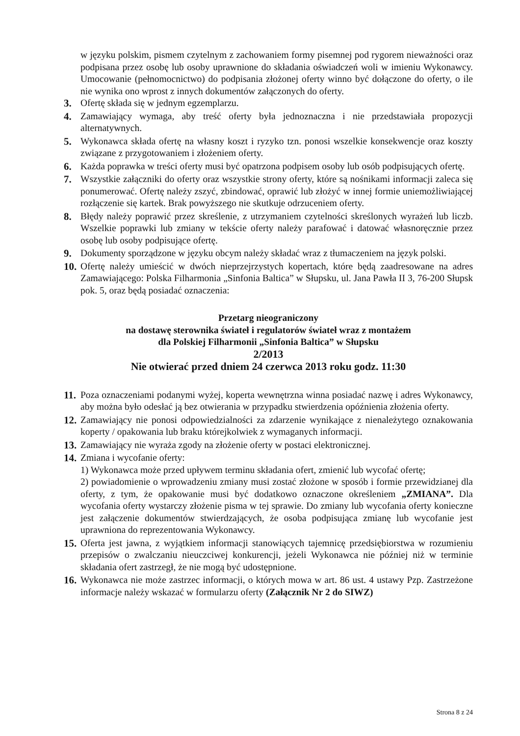w języku polskim, pismem czytelnym z zachowaniem formy pisemnej pod rygorem nieważności oraz podpisana przez osobę lub osoby uprawnione do składania oświadczeń woli w imieniu Wykonawcy. Umocowanie (pełnomocnictwo) do podpisania złożonej oferty winno być dołączone do oferty, o ile nie wynika ono wprost z innych dokumentów załączonych do oferty.
3. Ofertę składa się w jednym egzemplarzu.
4. Zamawiający wymaga, aby treść oferty była jednoznaczna i nie przedstawiała propozycji alternatywnych.
5. Wykonawca składa ofertę na własny koszt i ryzyko tzn. ponosi wszelkie konsekwencje oraz koszty związane z przygotowaniem i złożeniem oferty.
6. Każda poprawka w treści oferty musi być opatrzona podpisem osoby lub osób podpisujących ofertę.
7. Wszystkie załączniki do oferty oraz wszystkie strony oferty, które są nośnikami informacji zaleca się ponumerować. Ofertę należy zszyć, zbindować, oprawić lub złożyć w innej formie uniemożliwiającej rozłączenie się kartek. Brak powyższego nie skutkuje odrzuceniem oferty.
8. Błędy należy poprawić przez skreślenie, z utrzymaniem czytelności skreślonych wyrażeń lub liczb. Wszelkie poprawki lub zmiany w tekście oferty należy parafować i datować własnoręcznie przez osobę lub osoby podpisujące ofertę.
9. Dokumenty sporządzone w języku obcym należy składać wraz z tłumaczeniem na język polski.
10. Ofertę należy umieścić w dwóch nieprzejrzystych kopertach, które będą zaadresowane na adres Zamawiającego: Polska Filharmonia „Sinfonia Baltica” w Słupsku, ul. Jana Pawła II 3, 76-200 Słupsk pok. 5, oraz będą posiadać oznaczenia:
Przetarg nieograniczony
na dostawę sterownika świateł i regulatorów świateł wraz z montażem
dla Polskiej Filharmonii „Sinfonia Baltica” w Słupsku
2/2013
Nie otwierać przed dniem 24 czerwca 2013 roku godz. 11:30
11. Poza oznaczeniami podanymi wyżej, koperta wewnętrzna winna posiadać nazwę i adres Wykonawcy, aby można było odesłać ją bez otwierania w przypadku stwierdzenia opóźnienia złożenia oferty.
12. Zamawiający nie ponosi odpowiedzialności za zdarzenie wynikające z nienależytego oznakowania koperty / opakowania lub braku którejkolwiek z wymaganych informacji.
13. Zamawiający nie wyraża zgody na złożenie oferty w postaci elektronicznej.
14. Zmiana i wycofanie oferty:
1) Wykonawca może przed upływem terminu składania ofert, zmienić lub wycofać ofertę;
2) powiadomienie o wprowadzeniu zmiany musi zostać złożone w sposób i formie przewidzianej dla oferty, z tym, że opakowanie musi być dodatkowo oznaczone określeniem „ZMIANA”. Dla wycofania oferty wystarczy złożenie pisma w tej sprawie. Do zmiany lub wycofania oferty konieczne jest załączenie dokumentów stwierdzających, że osoba podpisująca zmianę lub wycofanie jest uprawniona do reprezentowania Wykonawcy.
15. Oferta jest jawna, z wyjątkiem informacji stanowiących tajemnicę przedsiębiorstwa w rozumieniu przepisów o zwalczaniu nieuczciwej konkurencji, jeżeli Wykonawca nie później niż w terminie składania ofert zastrzegł, że nie mogą być udostępnione.
16. Wykonawca nie może zastrzec informacji, o których mowa w art. 86 ust. 4 ustawy Pzp. Zastrzeżone informacje należy wskazać w formularzu oferty (Załącznik Nr 2 do SIWZ)
Strona 8 z 24